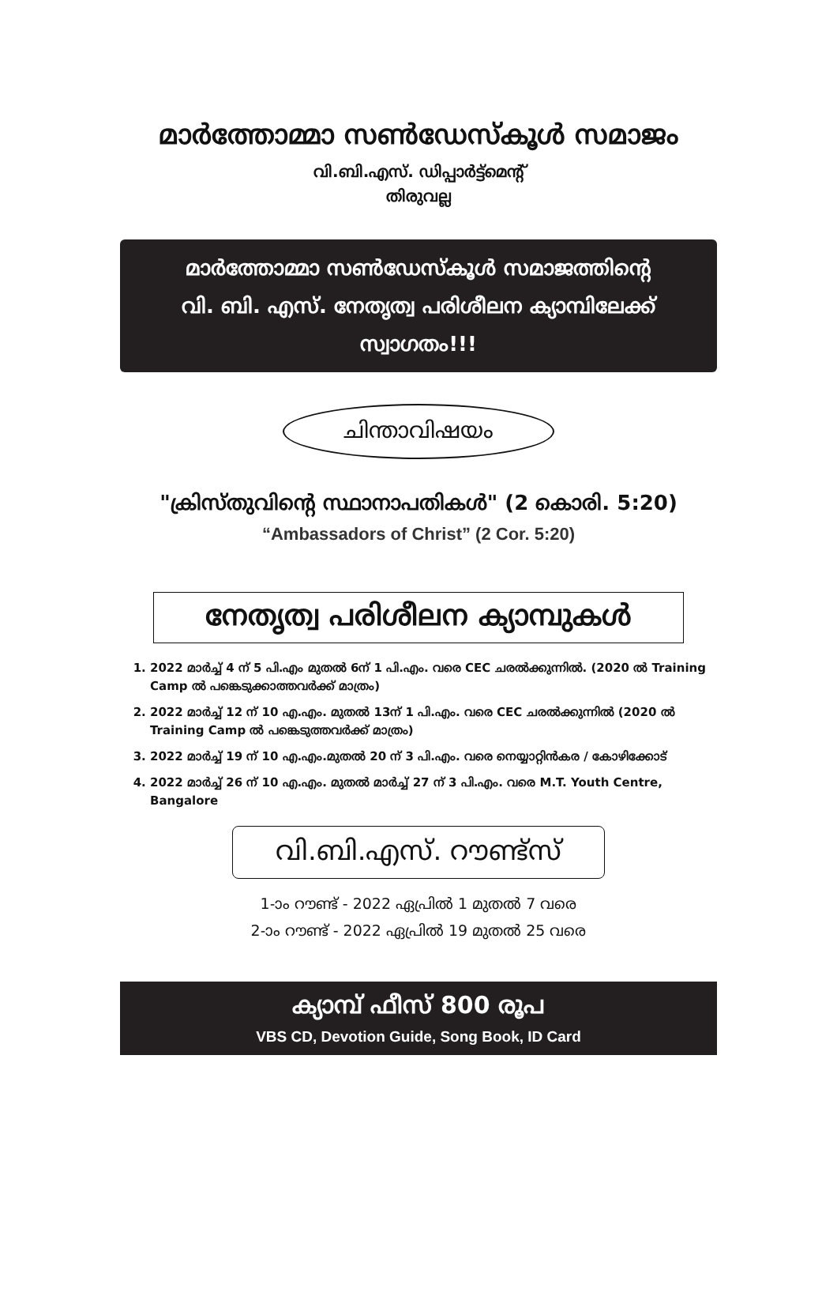മാർത്തോമ്മാ സൺഡേസ്കൂൾ സമാജം
വി.ബി.എസ്. ഡിപ്പാർട്ട്മെന്റ്
തിരുവല്ല
മാർത്തോമ്മാ സൺഡേസ്കൂൾ സമാജത്തിന്റെ
വി. ബി. എസ്. നേതൃത്വ പരിശീലന ക്യാമ്പിലേക്ക് സ്വാഗതം!!!
ചിന്താവിഷയം
"ക്രിസ്തുവിന്റെ സ്ഥാനാപതികൾ" (2 കൊരി. 5:20)
“Ambassadors of Christ” (2 Cor. 5:20)
നേതൃത്വ പരിശീലന ക്യാമ്പുകൾ
1. 2022 മാർച്ച് 4 ന് 5 പി.എം മുതൽ 6ന് 1 പി.എം. വരെ CEC ചരൽക്കുന്നിൽ. (2020 ൽ Training Camp ൽ പങ്കെടുക്കാത്തവർക്ക് മാത്രം)
2. 2022 മാർച്ച് 12 ന് 10 എ.എം. മുതൽ 13ന് 1 പി.എം. വരെ CEC ചരൽക്കുന്നിൽ (2020 ൽ Training Camp ൽ പങ്കെടുത്തവർക്ക് മാത്രം)
3. 2022 മാർച്ച് 19 ന് 10 എ.എം.മുതൽ 20 ന് 3 പി.എം. വരെ നെയ്യാറ്റിൻകര / കോഴിക്കോട്
4. 2022 മാർച്ച് 26 ന് 10 എ.എം. മുതൽ മാർച്ച് 27 ന് 3 പി.എം. വരെ M.T. Youth Centre, Bangalore
വി.ബി.എസ്. റൗണ്ട്സ്
1-ാം റൗണ്ട് - 2022 ഏപ്രിൽ 1 മുതൽ 7 വരെ
2-ാം റൗണ്ട് - 2022 ഏപ്രിൽ 19 മുതൽ 25 വരെ
ക്യാമ്പ് ഫീസ് 800 രൂപ
VBS CD, Devotion Guide, Song Book, ID Card